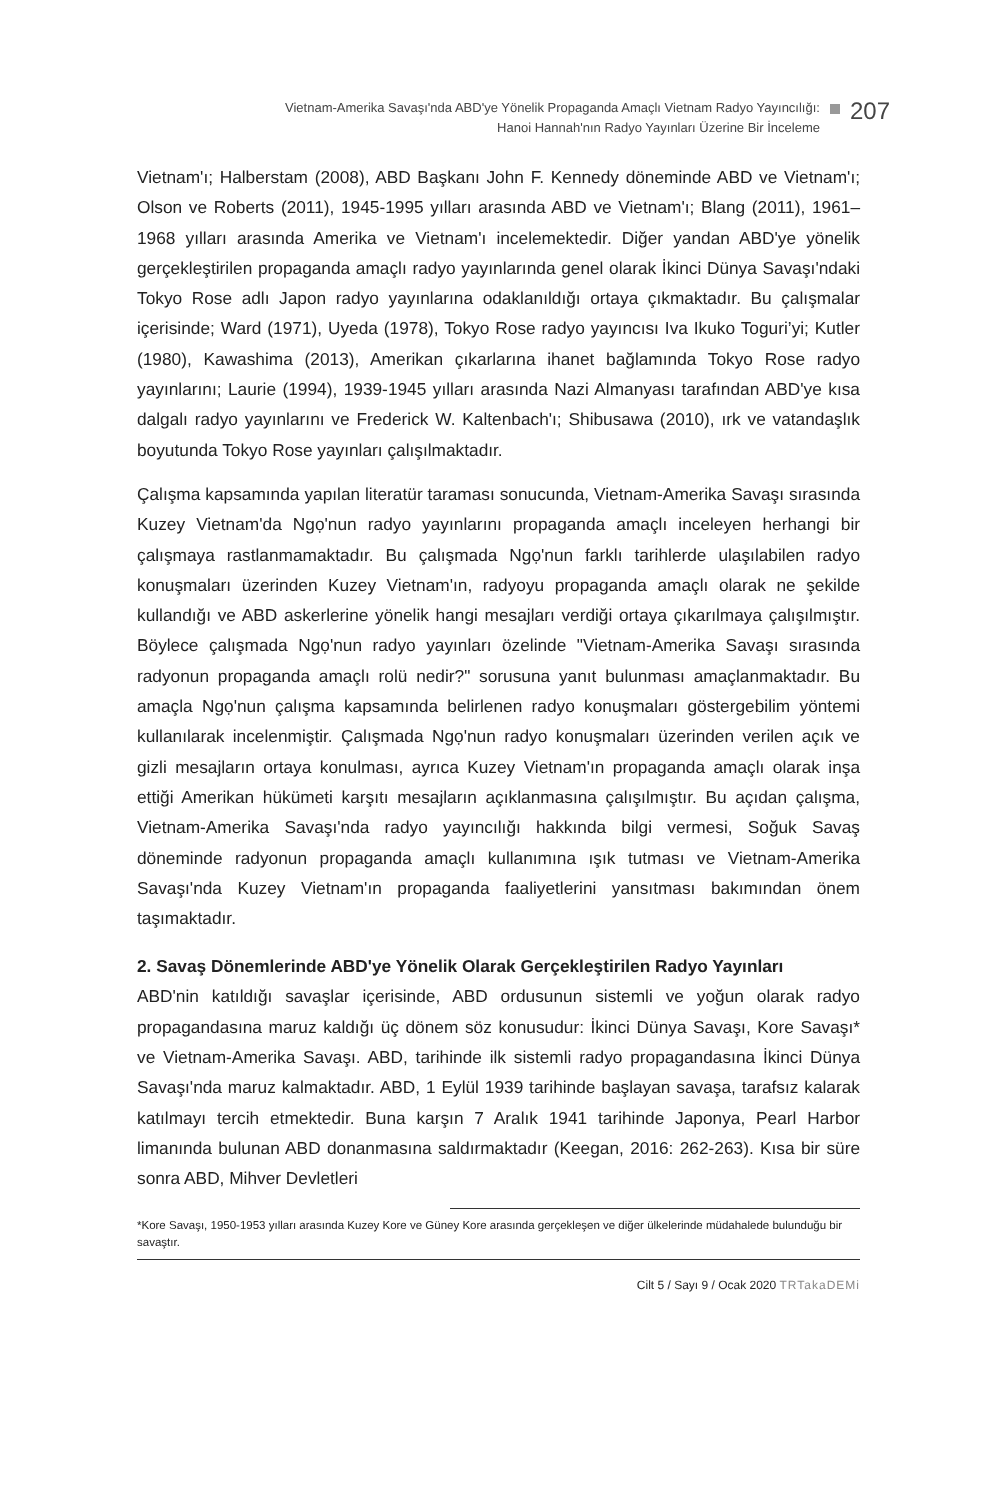Vietnam-Amerika Savaşı'nda ABD'ye Yönelik Propaganda Amaçlı Vietnam Radyo Yayıncılığı:
Hanoi Hannah'nın Radyo Yayınları Üzerine Bir İnceleme
207
Vietnam'ı; Halberstam (2008), ABD Başkanı John F. Kennedy döneminde ABD ve Vietnam'ı; Olson ve Roberts (2011), 1945-1995 yılları arasında ABD ve Vietnam'ı; Blang (2011), 1961–1968 yılları arasında Amerika ve Vietnam'ı incelemektedir. Diğer yandan ABD'ye yönelik gerçekleştirilen propaganda amaçlı radyo yayınlarında genel olarak İkinci Dünya Savaşı'ndaki Tokyo Rose adlı Japon radyo yayınlarına odaklanıldığı ortaya çıkmaktadır. Bu çalışmalar içerisinde; Ward (1971), Uyeda (1978), Tokyo Rose radyo yayıncısı Iva Ikuko Toguri’yi; Kutler (1980), Kawashima (2013), Amerikan çıkarlarına ihanet bağlamında Tokyo Rose radyo yayınlarını; Laurie (1994), 1939-1945 yılları arasında Nazi Almanyası tarafından ABD'ye kısa dalgalı radyo yayınlarını ve Frederick W. Kaltenbach'ı; Shibusawa (2010), ırk ve vatandaşlık boyutunda Tokyo Rose yayınları çalışılmaktadır.
Çalışma kapsamında yapılan literatür taraması sonucunda, Vietnam-Amerika Savaşı sırasında Kuzey Vietnam'da Ngọ'nun radyo yayınlarını propaganda amaçlı inceleyen herhangi bir çalışmaya rastlanmamaktadır. Bu çalışmada Ngọ'nun farklı tarihlerde ulaşılabilen radyo konuşmaları üzerinden Kuzey Vietnam'ın, radyoyu propaganda amaçlı olarak ne şekilde kullandığı ve ABD askerlerine yönelik hangi mesajları verdiği ortaya çıkarılmaya çalışılmıştır. Böylece çalışmada Ngọ'nun radyo yayınları özelinde "Vietnam-Amerika Savaşı sırasında radyonun propaganda amaçlı rolü nedir?" sorusuna yanıt bulunması amaçlanmaktadır. Bu amaçla Ngọ'nun çalışma kapsamında belirlenen radyo konuşmaları göstergebilim yöntemi kullanılarak incelenmiştir. Çalışmada Ngọ'nun radyo konuşmaları üzerinden verilen açık ve gizli mesajların ortaya konulması, ayrıca Kuzey Vietnam'ın propaganda amaçlı olarak inşa ettiği Amerikan hükümeti karşıtı mesajların açıklanmasına çalışılmıştır. Bu açıdan çalışma, Vietnam-Amerika Savaşı'nda radyo yayıncılığı hakkında bilgi vermesi, Soğuk Savaş döneminde radyonun propaganda amaçlı kullanımına ışık tutması ve Vietnam-Amerika Savaşı'nda Kuzey Vietnam'ın propaganda faaliyetlerini yansıtması bakımından önem taşımaktadır.
2. Savaş Dönemlerinde ABD'ye Yönelik Olarak Gerçekleştirilen Radyo Yayınları
ABD'nin katıldığı savaşlar içerisinde, ABD ordusunun sistemli ve yoğun olarak radyo propagandasına maruz kaldığı üç dönem söz konusudur: İkinci Dünya Savaşı, Kore Savaşı* ve Vietnam-Amerika Savaşı. ABD, tarihinde ilk sistemli radyo propagandasına İkinci Dünya Savaşı'nda maruz kalmaktadır. ABD, 1 Eylül 1939 tarihinde başlayan savaşa, tarafsız kalarak katılmayı tercih etmektedir. Buna karşın 7 Aralık 1941 tarihinde Japonya, Pearl Harbor limanında bulunan ABD donanmasına saldırmaktadır (Keegan, 2016: 262-263). Kısa bir süre sonra ABD, Mihver Devletleri
*Kore Savaşı, 1950-1953 yılları arasında Kuzey Kore ve Güney Kore arasında gerçekleşen ve diğer ülkelerinde müdahalede bulunduğu bir savaştır.
Cilt 5 / Sayı 9 / Ocak 2020 TRTakaDEMi